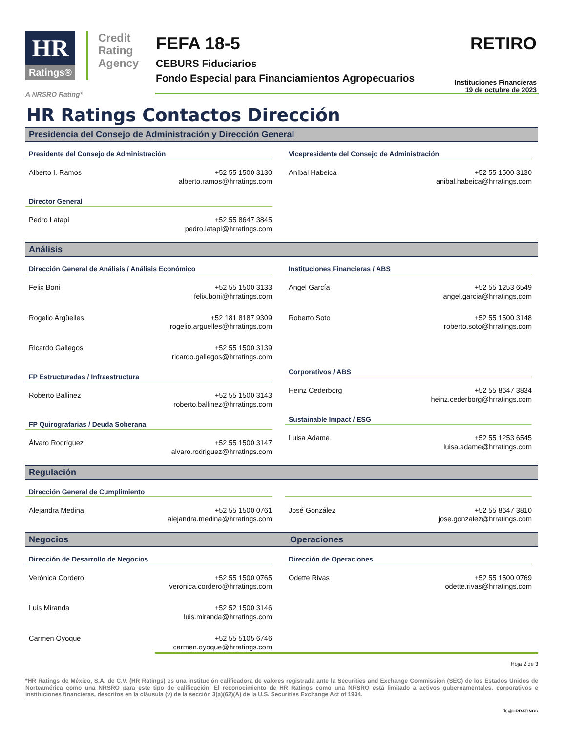HR
Ratings®
Credit
Rating
Agency
FEFA 18-5
CEBURS Fiduciarios
Fondo Especial para Financiamientos Agropecuarios
RETIRO
Instituciones Financieras
19 de octubre de 2023
A NRSRO Rating*
HR Ratings Contactos Dirección
Presidencia del Consejo de Administración y Dirección General
Presidente del Consejo de Administración
Alberto I. Ramos +52 55 1500 3130
alberto.ramos@hrratings.com
Director General
Pedro Latapí +52 55 8647 3845
pedro.latapi@hrratings.com
Vicepresidente del Consejo de Administración
Aníbal Habeica +52 55 1500 3130
anibal.habeica@hrratings.com
Análisis
Dirección General de Análisis / Análisis Económico
Felix Boni +52 55 1500 3133
felix.boni@hrratings.com
Rogelio Argüelles +52 181 8187 9309
rogelio.arguelles@hrratings.com
Ricardo Gallegos +52 55 1500 3139
ricardo.gallegos@hrratings.com
FP Estructuradas / Infraestructura
Roberto Ballinez +52 55 1500 3143
roberto.ballinez@hrratings.com
FP Quirografarias / Deuda Soberana
Álvaro Rodríguez +52 55 1500 3147
alvaro.rodriguez@hrratings.com
Instituciones Financieras / ABS
Angel García +52 55 1253 6549
angel.garcia@hrratings.com
Roberto Soto +52 55 1500 3148
roberto.soto@hrratings.com
Corporativos / ABS
Heinz Cederborg +52 55 8647 3834
heinz.cederborg@hrratings.com
Sustainable Impact / ESG
Luisa Adame +52 55 1253 6545
luisa.adame@hrratings.com
Regulación
Dirección General de Cumplimiento
Alejandra Medina +52 55 1500 0761
alejandra.medina@hrratings.com
José González +52 55 8647 3810
jose.gonzalez@hrratings.com
Negocios Operaciones
Dirección de Desarrollo de Negocios
Verónica Cordero +52 55 1500 0765
veronica.cordero@hrratings.com
Luis Miranda +52 52 1500 3146
luis.miranda@hrratings.com
Carmen Oyoque +52 55 5105 6746
carmen.oyoque@hrratings.com
Dirección de Operaciones
Odette Rivas +52 55 1500 0769
odette.rivas@hrratings.com
Hoja 2 de 3
*HR Ratings de México, S.A. de C.V. (HR Ratings) es una institución calificadora de valores registrada ante la Securities and Exchange Commission (SEC) de los Estados Unidos de Norteamérica como una NRSRO para este tipo de calificación. El reconocimiento de HR Ratings como una NRSRO está limitado a activos gubernamentales, corporativos e instituciones financieras, descritos en la cláusula (v) de la sección 3(a)(62)(A) de la U.S. Securities Exchange Act of 1934.
𝕏 @HRRATINGS